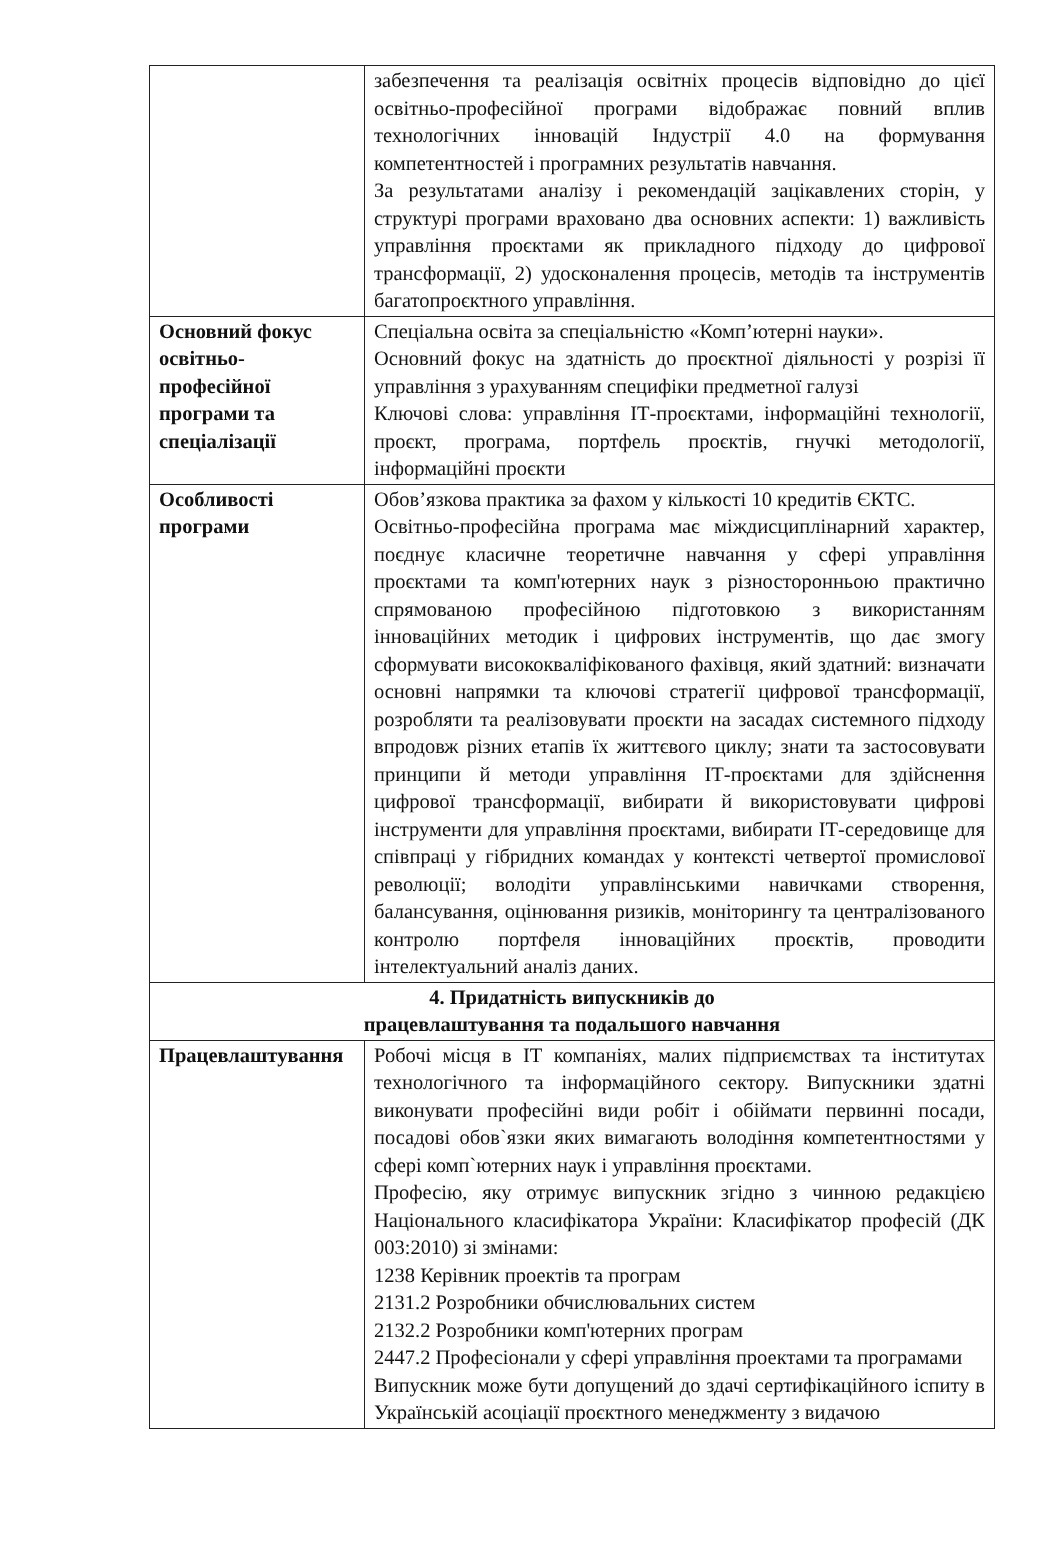| | забезпечення та реалізація освітніх процесів відповідно до цієї освітньо-професійної програми відображає повний вплив технологічних інновацій Індустрії 4.0 на формування компетентностей і програмних результатів навчання. За результатами аналізу і рекомендацій зацікавлених сторін, у структурі програми враховано два основних аспекти: 1) важливість управління проєктами як прикладного підходу до цифрової трансформації, 2) удосконалення процесів, методів та інструментів багатопроєктного управління. |
| Основний фокус освітньо-професійної програми та спеціалізації | Спеціальна освіта за спеціальністю «Комп’ютерні науки». Основний фокус на здатність до проєктної діяльності у розрізі її управління з урахуванням специфіки предметної галузі Ключові слова: управління ІТ-проєктами, інформаційні технології, проєкт, програма, портфель проєктів, гнучкі методології, інформаційні проєкти |
| Особливості програми | Обов’язкова практика за фахом у кількості 10 кредитів ЄКТС. Освітньо-професійна програма має міждисциплінарний характер, поєднує класичне теоретичне навчання у сфері управління проєктами та комп'ютерних наук з різносторонньою практично спрямованою професійною підготовкою з використанням інноваційних методик і цифрових інструментів, що дає змогу сформувати висококваліфікованого фахівця, який здатний: визначати основні напрямки та ключові стратегії цифрової трансформації, розробляти та реалізовувати проєкти на засадах системного підходу впродовж різних етапів їх життєвого циклу; знати та застосовувати принципи й методи управління ІТ-проєктами для здійснення цифрової трансформації, вибирати й використовувати цифрові інструменти для управління проєктами, вибирати ІТ-середовище для співпраці у гібридних командах у контексті четвертої промислової революції; володіти управлінськими навичками створення, балансування, оцінювання ризиків, моніторингу та централізованого контролю портфеля інноваційних проєктів, проводити інтелектуальний аналіз даних. |
| 4. Придатність випускників до працевлаштування та подальшого навчання | |
| Працевлаштування | Робочі місця в ІТ компаніях, малих підприємствах та інститутах технологічного та інформаційного сектору. Випускники здатні виконувати професійні види робіт і обіймати первинні посади, посадові обов`язки яких вимагають володіння компетентностями у сфері комп`ютерних наук і управління проєктами. Професію, яку отримує випускник згідно з чинною редакцією Національного класифікатора України: Класифікатор професій (ДК 003:2010) зі змінами: 1238 Керівник проектів та програм 2131.2 Розробники обчислювальних систем 2132.2 Розробники комп'ютерних програм 2447.2 Професіонали у сфері управління проектами та програмами Випускник може бути допущений до здачі сертифікаційного іспиту в Українській асоціації проєктного менеджменту з видачою |